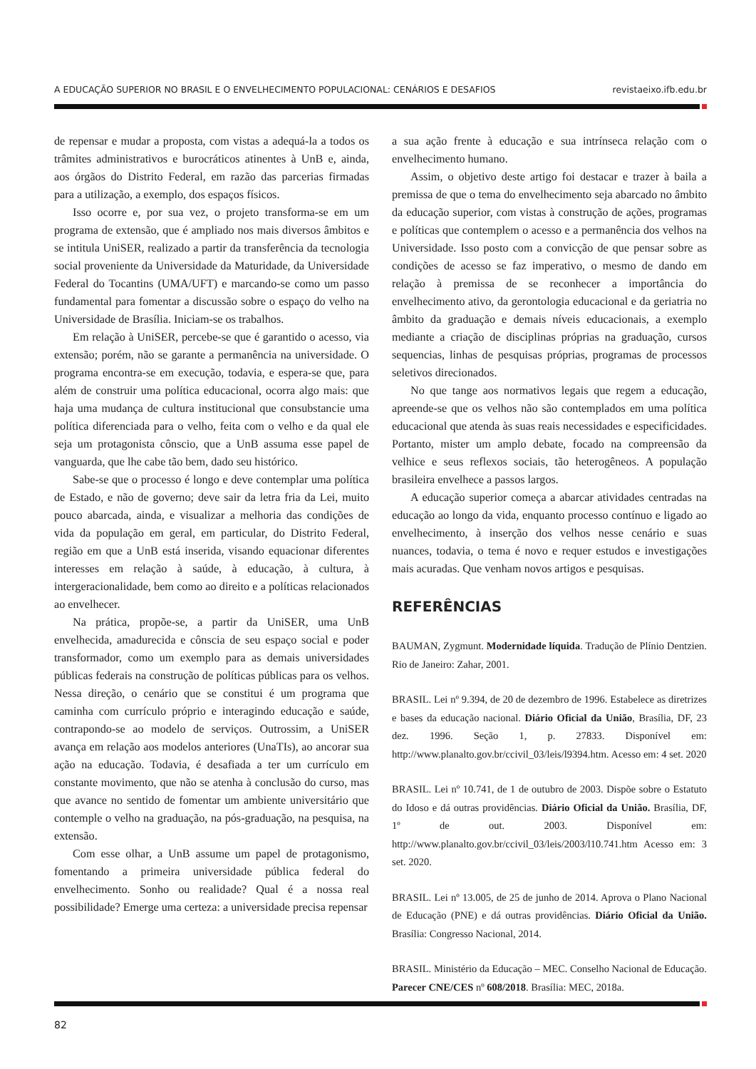A EDUCAÇÃO SUPERIOR NO BRASIL E O ENVELHECIMENTO POPULACIONAL: CENÁRIOS E DESAFIOS revistaeixo.ifb.edu.br
de repensar e mudar a proposta, com vistas a adequá-la a todos os trâmites administrativos e burocráticos atinentes à UnB e, ainda, aos órgãos do Distrito Federal, em razão das parcerias firmadas para a utilização, a exemplo, dos espaços físicos.
Isso ocorre e, por sua vez, o projeto transforma-se em um programa de extensão, que é ampliado nos mais diversos âmbitos e se intitula UniSER, realizado a partir da transferência da tecnologia social proveniente da Universidade da Maturidade, da Universidade Federal do Tocantins (UMA/UFT) e marcando-se como um passo fundamental para fomentar a discussão sobre o espaço do velho na Universidade de Brasília. Iniciam-se os trabalhos.
Em relação à UniSER, percebe-se que é garantido o acesso, via extensão; porém, não se garante a permanência na universidade. O programa encontra-se em execução, todavia, e espera-se que, para além de construir uma política educacional, ocorra algo mais: que haja uma mudança de cultura institucional que consubstancie uma política diferenciada para o velho, feita com o velho e da qual ele seja um protagonista cônscio, que a UnB assuma esse papel de vanguarda, que lhe cabe tão bem, dado seu histórico.
Sabe-se que o processo é longo e deve contemplar uma política de Estado, e não de governo; deve sair da letra fria da Lei, muito pouco abarcada, ainda, e visualizar a melhoria das condições de vida da população em geral, em particular, do Distrito Federal, região em que a UnB está inserida, visando equacionar diferentes interesses em relação à saúde, à educação, à cultura, à intergeracionalidade, bem como ao direito e a políticas relacionados ao envelhecer.
Na prática, propõe-se, a partir da UniSER, uma UnB envelhecida, amadurecida e cônscia de seu espaço social e poder transformador, como um exemplo para as demais universidades públicas federais na construção de políticas públicas para os velhos. Nessa direção, o cenário que se constitui é um programa que caminha com currículo próprio e interagindo educação e saúde, contrapondo-se ao modelo de serviços. Outrossim, a UniSER avança em relação aos modelos anteriores (UnaTIs), ao ancorar sua ação na educação. Todavia, é desafiada a ter um currículo em constante movimento, que não se atenha à conclusão do curso, mas que avance no sentido de fomentar um ambiente universitário que contemple o velho na graduação, na pós-graduação, na pesquisa, na extensão.
Com esse olhar, a UnB assume um papel de protagonismo, fomentando a primeira universidade pública federal do envelhecimento. Sonho ou realidade? Qual é a nossa real possibilidade? Emerge uma certeza: a universidade precisa repensar
a sua ação frente à educação e sua intrínseca relação com o envelhecimento humano.
Assim, o objetivo deste artigo foi destacar e trazer à baila a premissa de que o tema do envelhecimento seja abarcado no âmbito da educação superior, com vistas à construção de ações, programas e políticas que contemplem o acesso e a permanência dos velhos na Universidade. Isso posto com a convicção de que pensar sobre as condições de acesso se faz imperativo, o mesmo de dando em relação à premissa de se reconhecer a importância do envelhecimento ativo, da gerontologia educacional e da geriatria no âmbito da graduação e demais níveis educacionais, a exemplo mediante a criação de disciplinas próprias na graduação, cursos sequencias, linhas de pesquisas próprias, programas de processos seletivos direcionados.
No que tange aos normativos legais que regem a educação, apreende-se que os velhos não são contemplados em uma política educacional que atenda às suas reais necessidades e especificidades. Portanto, mister um amplo debate, focado na compreensão da velhice e seus reflexos sociais, tão heterogêneos. A população brasileira envelhece a passos largos.
A educação superior começa a abarcar atividades centradas na educação ao longo da vida, enquanto processo contínuo e ligado ao envelhecimento, à inserção dos velhos nesse cenário e suas nuances, todavia, o tema é novo e requer estudos e investigações mais acuradas. Que venham novos artigos e pesquisas.
REFERÊNCIAS
BAUMAN, Zygmunt. Modernidade líquida. Tradução de Plínio Dentzien. Rio de Janeiro: Zahar, 2001.
BRASIL. Lei nº 9.394, de 20 de dezembro de 1996. Estabelece as diretrizes e bases da educação nacional. Diário Oficial da União, Brasília, DF, 23 dez. 1996. Seção 1, p. 27833. Disponível em: http://www.planalto.gov.br/ccivil_03/leis/l9394.htm. Acesso em: 4 set. 2020
BRASIL. Lei nº 10.741, de 1 de outubro de 2003. Dispõe sobre o Estatuto do Idoso e dá outras providências. Diário Oficial da União. Brasília, DF, 1º de out. 2003. Disponível em: http://www.planalto.gov.br/ccivil_03/leis/2003/l10.741.htm Acesso em: 3 set. 2020.
BRASIL. Lei nº 13.005, de 25 de junho de 2014. Aprova o Plano Nacional de Educação (PNE) e dá outras providências. Diário Oficial da União. Brasília: Congresso Nacional, 2014.
BRASIL. Ministério da Educação – MEC. Conselho Nacional de Educação. Parecer CNE/CES nº 608/2018. Brasília: MEC, 2018a.
82